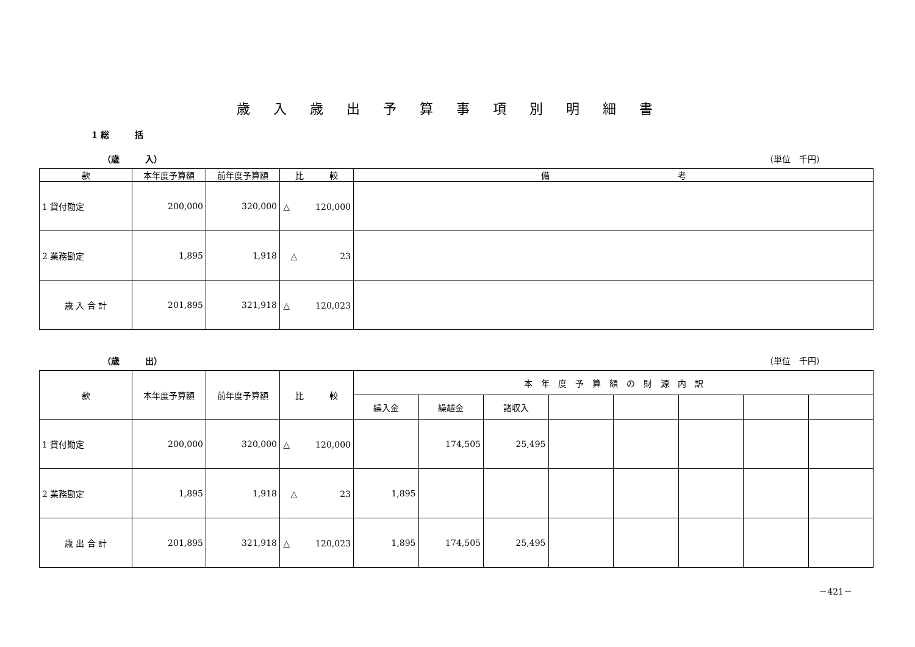歳入歳出予算事項別明細書
1 総　　　括
（歳　　　入） （単位　千円）
| 款 | 本年度予算額 | 前年度予算額 | 比 較 | 備 考 |
| --- | --- | --- | --- | --- |
| 1 貸付勘定 | 200,000 | 320,000 | △ 120,000 | |
| 2 業務勘定 | 1,895 | 1,918 | △ 23 | |
| 歳 入 合 計 | 201,895 | 321,918 | △ 120,023 | |
（歳　　　出） （単位　千円）
| 款 | 本年度予算額 | 前年度予算額 | 比 較 | 本 年 度 予 算 額 の 財 源 内 訳 | | | | | | | |
| --- | --- | --- | --- | --- | --- | --- | --- | --- | --- | --- | --- |
| | | | | 繰入金 | 繰越金 | 諸収入 | | | | | |
| 1 貸付勘定 | 200,000 | 320,000 | △ 120,000 | | 174,505 | 25,495 | | | | | |
| 2 業務勘定 | 1,895 | 1,918 | △ 23 | 1,895 | | | | | | | |
| 歳 出 合 計 | 201,895 | 321,918 | △ 120,023 | 1,895 | 174,505 | 25,495 | | | | | |
－421－